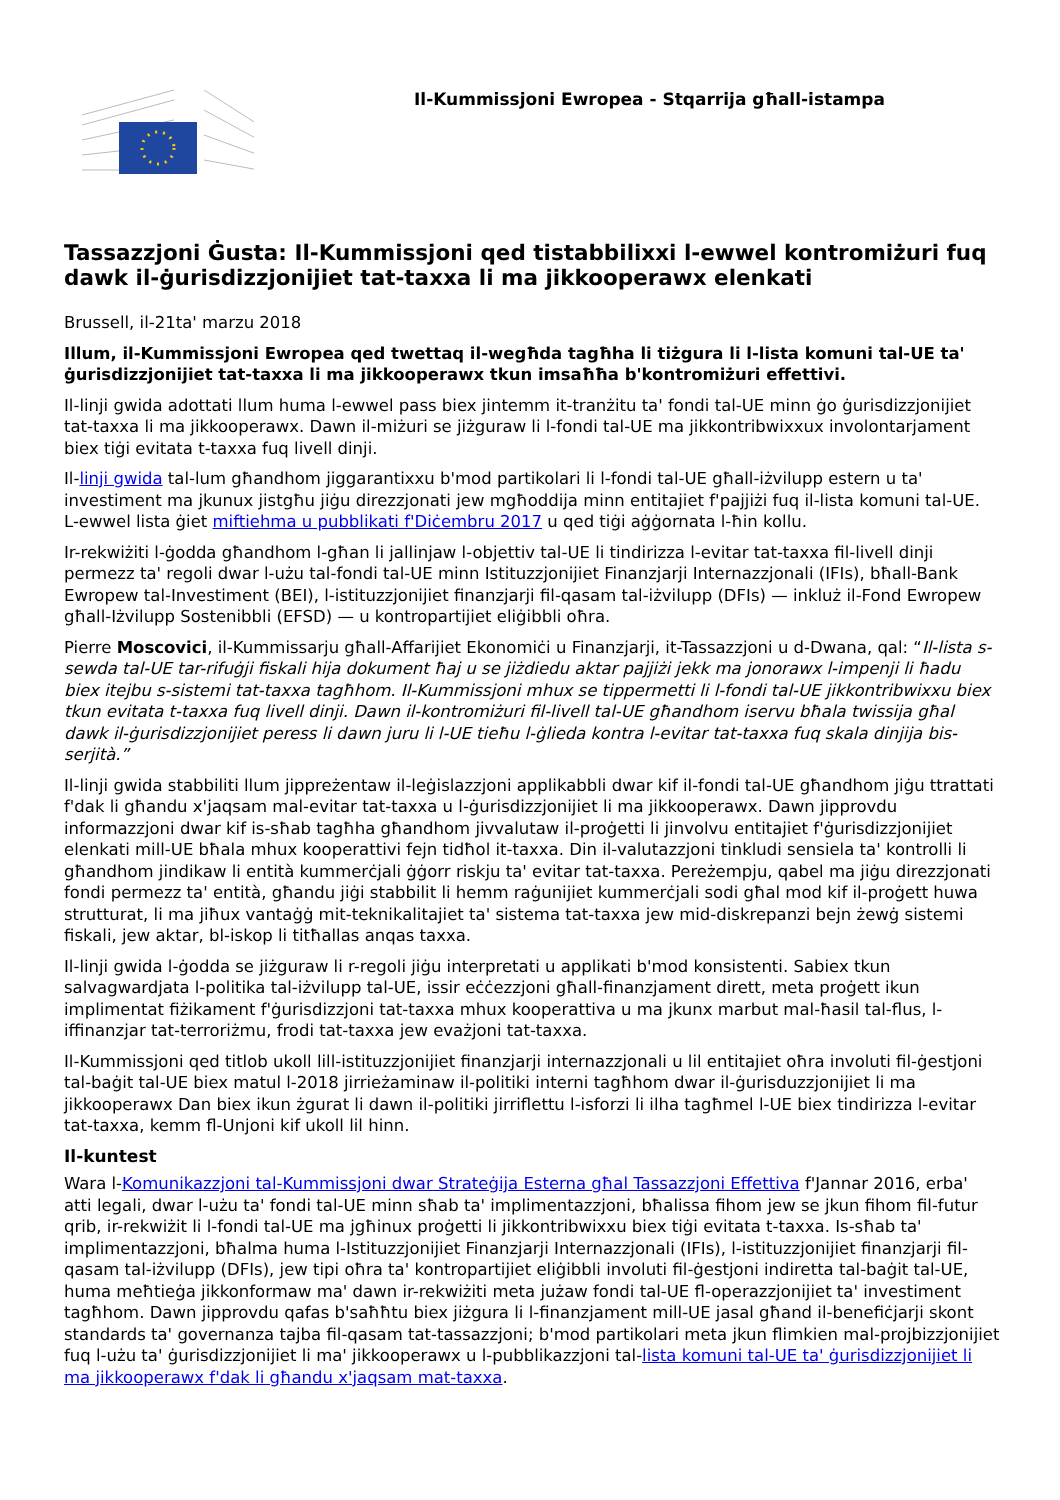Il-Kummissjoni Ewropea - Stqarrija għall-istampa
Tassazzjoni Ġusta: Il-Kummissjoni qed tistabbilixxi l-ewwel kontromiżuri fuq dawk il-ġurisdizzjonijiet tat-taxxa li ma jikkooperawx elenkati
Brussell, il-21ta' marzu 2018
Illum, il-Kummissjoni Ewropea qed twettaq il-wegħda tagħha li tiżgura li l-lista komuni tal-UE ta' ġurisdizzjonijiet tat-taxxa li ma jikkooperawx tkun imsaħħa b'kontromiżuri effettivi.
Il-linji gwida adottati llum huma l-ewwel pass biex jintemm it-tranżitu ta' fondi tal-UE minn ġo ġurisdizzjonijiet tat-taxxa li ma jikkooperawx. Dawn il-miżuri se jiżguraw li l-fondi tal-UE ma jikkontribwixxux involontarjament biex tiġi evitata t-taxxa fuq livell dinji.
Il-linji gwida tal-lum għandhom jiggarantixxu b'mod partikolari li l-fondi tal-UE għall-iżvilupp estern u ta' investiment ma jkunux jistgħu jiġu direzzjonati jew mgħoddija minn entitajiet f'pajjiżi fuq il-lista komuni tal-UE. L-ewwel lista ġiet miftiehma u pubblikati f'Diċembru 2017 u qed tiġi aġġornata l-ħin kollu.
Ir-rekwiżiti l-ġodda għandhom l-għan li jallinjaw l-objettiv tal-UE li tindirizza l-evitar tat-taxxa fil-livell dinji permezz ta' regoli dwar l-użu tal-fondi tal-UE minn Istituzzjonijiet Finanzjarji Internazzjonali (IFIs), bħall-Bank Ewropew tal-Investiment (BEI), l-istituzzjonijiet finanzjarji fil-qasam tal-iżvilupp (DFIs) — inkluż il-Fond Ewropew għall-Iżvilupp Sostenibbli (EFSD) — u kontropartijiet eliġibbli oħra.
Pierre Moscovici, il-Kummissarju għall-Affarijiet Ekonomiċi u Finanzjarji, it-Tassazzjoni u d-Dwana, qal: “Il-lista s-sewda tal-UE tar-rifuġji fiskali hija dokument ħaj u se jiżdiedu aktar pajjiżi jekk ma jonorawx l-impenji li ħadu biex itejbu s-sistemi tat-taxxa tagħhom. Il-Kummissjoni mhux se tippermetti li l-fondi tal-UE jikkontribwixxu biex tkun evitata t-taxxa fuq livell dinji. Dawn il-kontromiżuri fil-livell tal-UE għandhom iservu bħala twissija għal dawk il-ġurisdizzjonijiet peress li dawn juru li l-UE tieħu l-ġlieda kontra l-evitar tat-taxxa fuq skala dinjija bis-serjità.”
Il-linji gwida stabbiliti llum jippreżentaw il-leġislazzjoni applikabbli dwar kif il-fondi tal-UE għandhom jiġu ttrattati f'dak li għandu x'jaqsam mal-evitar tat-taxxa u l-ġurisdizzjonijiet li ma jikkooperawx. Dawn jipprovdu informazzjoni dwar kif is-sħab tagħha għandhom jivvalutaw il-proġetti li jinvolvu entitajiet f'ġurisdizzjonijiet elenkati mill-UE bħala mhux kooperattivi fejn tidħol it-taxxa. Din il-valutazzjoni tinkludi sensiela ta' kontrolli li għandhom jindikaw li entità kummerċjali ġġorr riskju ta' evitar tat-taxxa. Pereżempju, qabel ma jiġu direzzjonati fondi permezz ta' entità, għandu jiġi stabbilit li hemm raġunijiet kummerċjali sodi għal mod kif il-proġett huwa strutturat, li ma jiħux vantaġġ mit-teknikalitajiet ta' sistema tat-taxxa jew mid-diskrepanzi bejn żewġ sistemi fiskali, jew aktar, bl-iskop li titħallas anqas taxxa.
Il-linji gwida l-ġodda se jiżguraw li r-regoli jiġu interpretati u applikati b'mod konsistenti. Sabiex tkun salvagwardjata l-politika tal-iżvilupp tal-UE, issir eċċezzjoni għall-finanzjament dirett, meta proġett ikun implimentat fiżikament f'ġurisdizzjoni tat-taxxa mhux kooperattiva u ma jkunx marbut mal-ħasil tal-flus, l-iffinanzjar tat-terroriżmu, frodi tat-taxxa jew evażjoni tat-taxxa.
Il-Kummissjoni qed titlob ukoll lill-istituzzjonijiet finanzjarji internazzjonali u lil entitajiet oħra involuti fil-ġestjoni tal-baġit tal-UE biex matul l-2018 jirrieżaminaw il-politiki interni tagħhom dwar il-ġurisduzzjonijiet li ma jikkooperawx Dan biex ikun żgurat li dawn il-politiki jirriflettu l-isforzi li ilha tagħmel l-UE biex tindirizza l-evitar tat-taxxa, kemm fl-Unjoni kif ukoll lil hinn.
Il-kuntest
Wara l-Komunikazzjoni tal-Kummissjoni dwar Strateġija Esterna għal Tassazzjoni Effettiva f'Jannar 2016, erba' atti legali, dwar l-użu ta' fondi tal-UE minn sħab ta' implimentazzjoni, bħalissa fihom jew se jkun fihom fil-futur qrib, ir-rekwiżit li l-fondi tal-UE ma jgħinux proġetti li jikkontribwixxu biex tiġi evitata t-taxxa. Is-sħab ta' implimentazzjoni, bħalma huma l-Istituzzjonijiet Finanzjarji Internazzjonali (IFIs), l-istituzzjonijiet finanzjarji fil-qasam tal-iżvilupp (DFIs), jew tipi oħra ta' kontropartijiet eliġibbli involuti fil-ġestjoni indiretta tal-baġit tal-UE, huma meħtieġa jikkonformaw ma' dawn ir-rekwiżiti meta jużaw fondi tal-UE fl-operazzjonijiet ta' investiment tagħhom. Dawn jipprovdu qafas b'saħħtu biex jiżgura li l-finanzjament mill-UE jasal għand il-benefiċjarji skont standards ta' governanza tajba fil-qasam tat-tassazzjoni; b'mod partikolari meta jkun flimkien mal-projbizzjonijiet fuq l-użu ta' ġurisdizzjonijiet li ma' jikkooperawx u l-pubblikazzjoni tal-lista komuni tal-UE ta' ġurisdizzjonijiet li ma jikkooperawx f'dak li għandu x'jaqsam mat-taxxa.